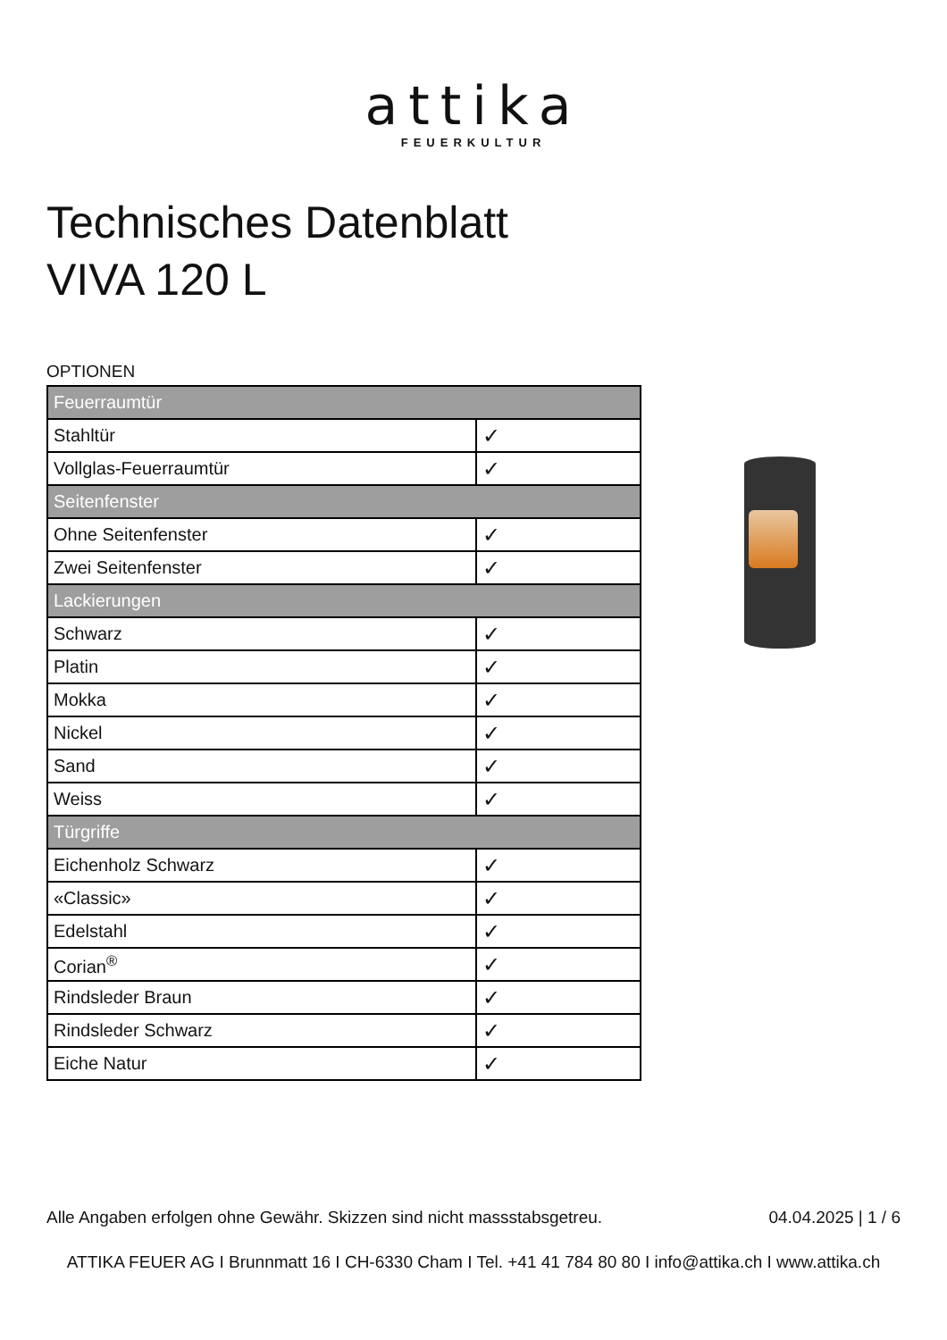attika
FEUERKULTUR
Technisches Datenblatt
VIVA 120 L
OPTIONEN
| Feuerraumtür | |
| --- | --- |
| Stahltür | ✓ |
| Vollglas-Feuerraumtür | ✓ |
| Seitenfenster | |
| Ohne Seitenfenster | ✓ |
| Zwei Seitenfenster | ✓ |
| Lackierungen | |
| Schwarz | ✓ |
| Platin | ✓ |
| Mokka | ✓ |
| Nickel | ✓ |
| Sand | ✓ |
| Weiss | ✓ |
| Türgriffe | |
| Eichenholz Schwarz | ✓ |
| «Classic» | ✓ |
| Edelstahl | ✓ |
| Corian<sup>®</sup> | ✓ |
| Rindsleder Braun | ✓ |
| Rindsleder Schwarz | ✓ |
| Eiche Natur | ✓ |
Alle Angaben erfolgen ohne Gewähr. Skizzen sind nicht massstabsgetreu. 04.04.2025 | 1 / 6
ATTIKA FEUER AG I Brunnmatt 16 I CH-6330 Cham I Tel. +41 41 784 80 80 I info@attika.ch I www.attika.ch